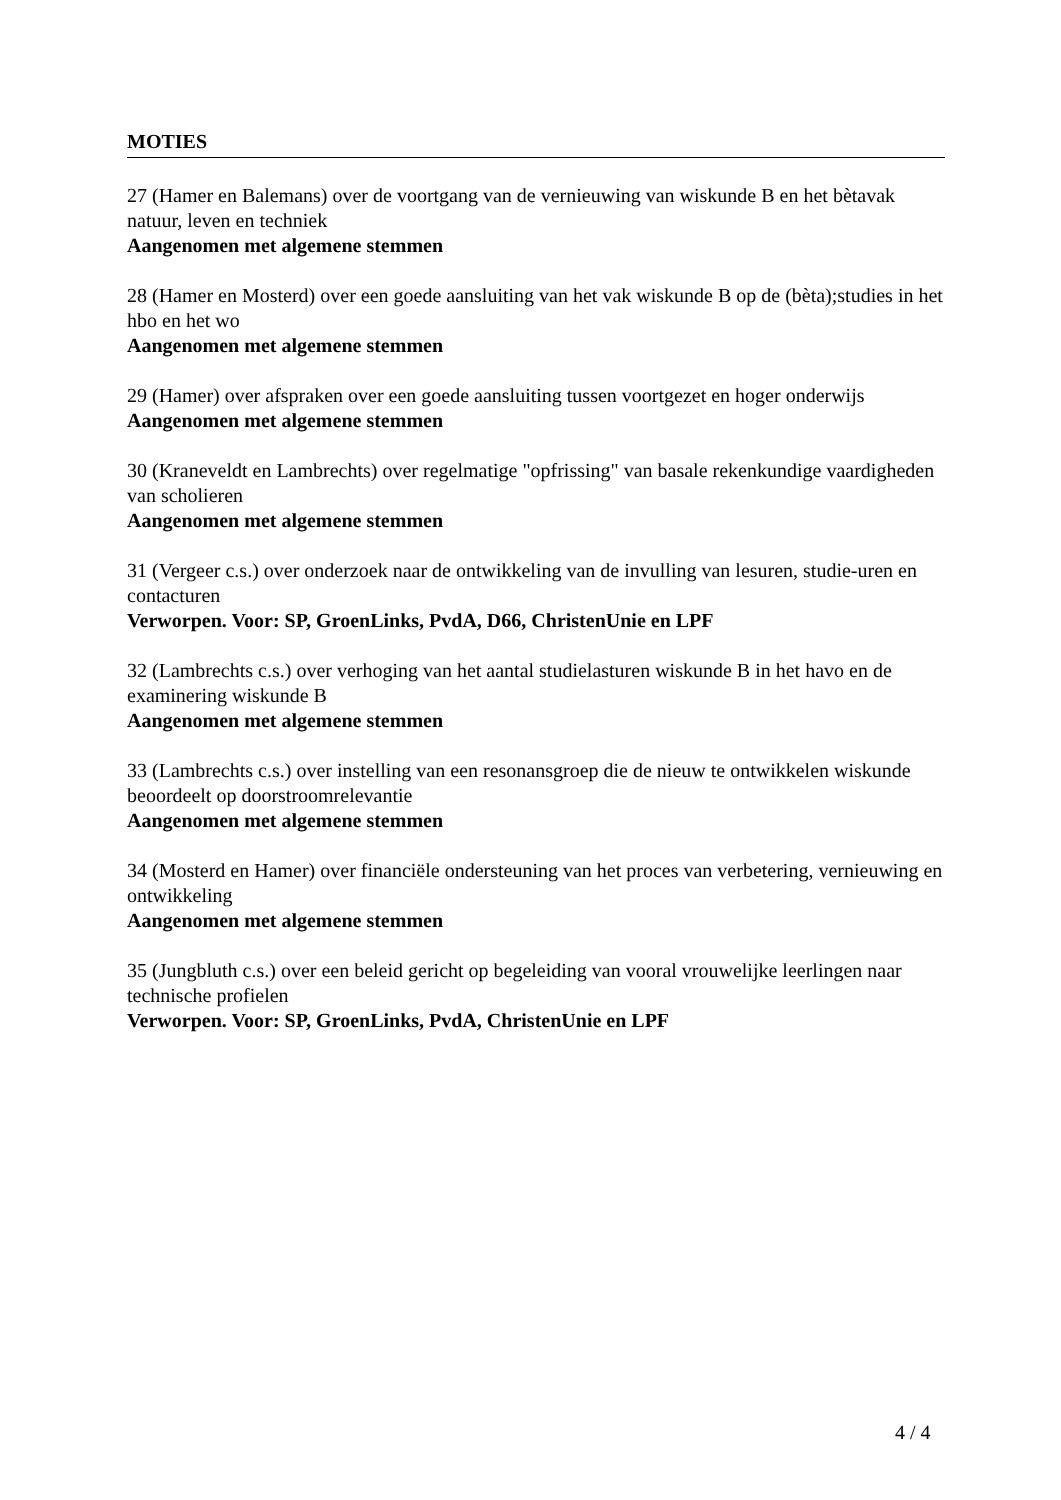MOTIES
27 (Hamer en Balemans) over de voortgang van de vernieuwing van wiskunde B en het bètavak natuur, leven en techniek
Aangenomen met algemene stemmen
28 (Hamer en Mosterd) over een goede aansluiting van het vak wiskunde B op de (bèta);studies in het hbo en het wo
Aangenomen met algemene stemmen
29 (Hamer) over afspraken over een goede aansluiting tussen voortgezet en hoger onderwijs
Aangenomen met algemene stemmen
30 (Kraneveldt en Lambrechts) over regelmatige "opfrissing" van basale rekenkundige vaardigheden van scholieren
Aangenomen met algemene stemmen
31 (Vergeer c.s.) over onderzoek naar de ontwikkeling van de invulling van lesuren, studie-uren en contacturen
Verworpen. Voor: SP, GroenLinks, PvdA, D66, ChristenUnie en LPF
32 (Lambrechts c.s.) over verhoging van het aantal studielasturen wiskunde B in het havo en de examinering wiskunde B
Aangenomen met algemene stemmen
33 (Lambrechts c.s.) over instelling van een resonansgroep die de nieuw te ontwikkelen wiskunde beoordeelt op doorstroomrelevantie
Aangenomen met algemene stemmen
34 (Mosterd en Hamer) over financiële ondersteuning van het proces van verbetering, vernieuwing en ontwikkeling
Aangenomen met algemene stemmen
35 (Jungbluth c.s.) over een beleid gericht op begeleiding van vooral vrouwelijke leerlingen naar technische profielen
Verworpen. Voor: SP, GroenLinks, PvdA, ChristenUnie en LPF
4 / 4